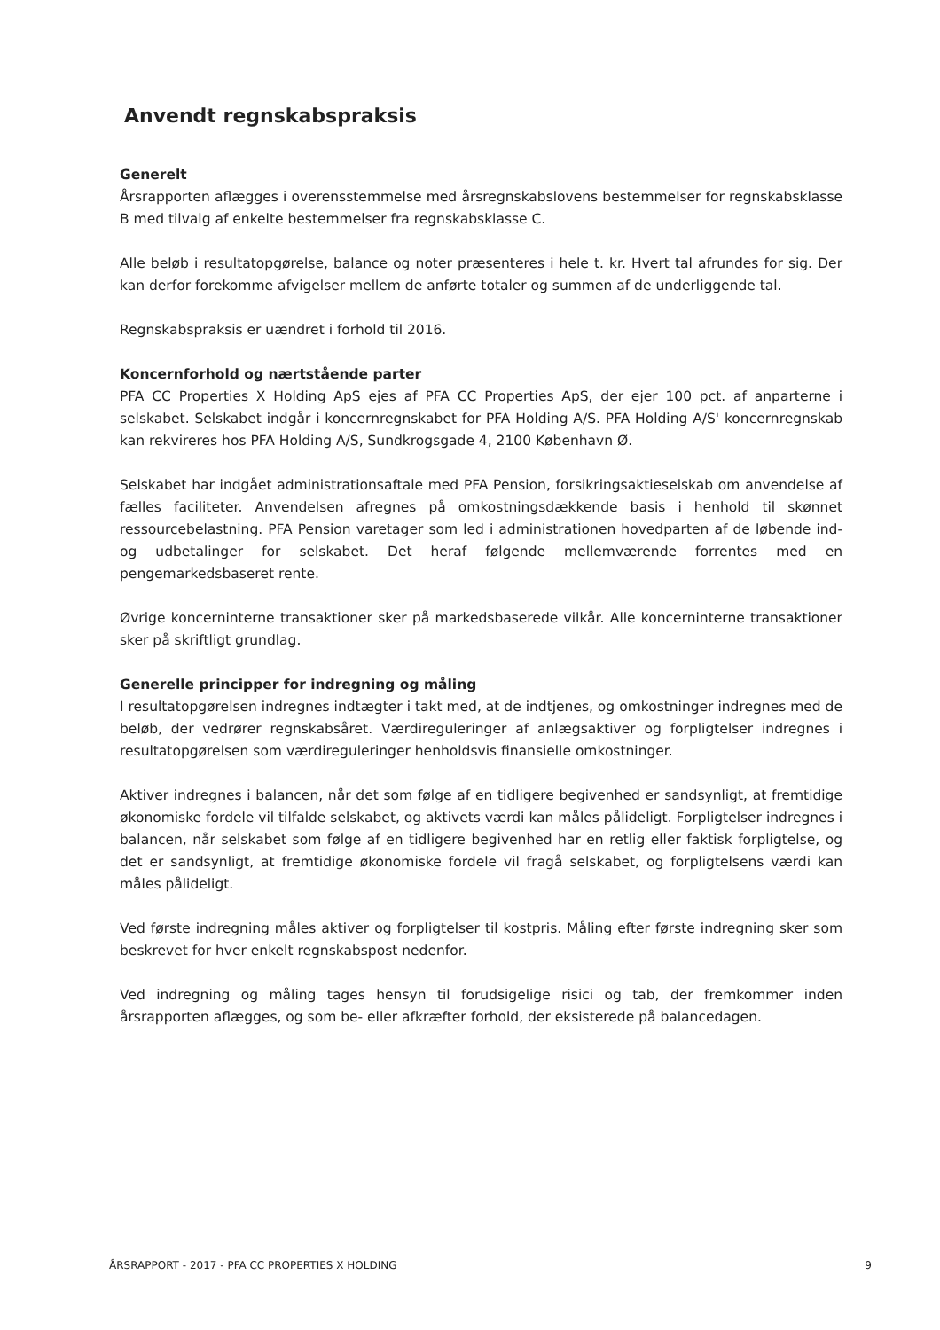Anvendt regnskabspraksis
Generelt
Årsrapporten aflægges i overensstemmelse med årsregnskabslovens bestemmelser for regnskabsklasse B med tilvalg af enkelte bestemmelser fra regnskabsklasse C.
Alle beløb i resultatopgørelse, balance og noter præsenteres i hele t. kr. Hvert tal afrundes for sig. Der kan derfor forekomme afvigelser mellem de anførte totaler og summen af de underliggende tal.
Regnskabspraksis er uændret i forhold til 2016.
Koncernforhold og nærtstående parter
PFA CC Properties X Holding ApS ejes af PFA CC Properties ApS, der ejer 100 pct. af anparterne i selskabet. Selskabet indgår i koncernregnskabet for PFA Holding A/S. PFA Holding A/S' koncernregnskab kan rekvireres hos PFA Holding A/S, Sundkrogsgade 4, 2100 København Ø.
Selskabet har indgået administrationsaftale med PFA Pension, forsikringsaktieselskab om anvendelse af fælles faciliteter. Anvendelsen afregnes på omkostningsdækkende basis i henhold til skønnet ressourcebelastning. PFA Pension varetager som led i administrationen hovedparten af de løbende ind- og udbetalinger for selskabet. Det heraf følgende mellemværende forrentes med en pengemarkedsbaseret rente.
Øvrige koncerninterne transaktioner sker på markedsbaserede vilkår. Alle koncerninterne transaktioner sker på skriftligt grundlag.
Generelle principper for indregning og måling
I resultatopgørelsen indregnes indtægter i takt med, at de indtjenes, og omkostninger indregnes med de beløb, der vedrører regnskabsåret. Værdireguleringer af anlægsaktiver og forpligtelser indregnes i resultatopgørelsen som værdireguleringer henholdsvis finansielle omkostninger.
Aktiver indregnes i balancen, når det som følge af en tidligere begivenhed er sandsynligt, at fremtidige økonomiske fordele vil tilfalde selskabet, og aktivets værdi kan måles pålideligt. Forpligtelser indregnes i balancen, når selskabet som følge af en tidligere begivenhed har en retlig eller faktisk forpligtelse, og det er sandsynligt, at fremtidige økonomiske fordele vil fragå selskabet, og forpligtelsens værdi kan måles pålideligt.
Ved første indregning måles aktiver og forpligtelser til kostpris. Måling efter første indregning sker som beskrevet for hver enkelt regnskabspost nedenfor.
Ved indregning og måling tages hensyn til forudsigelige risici og tab, der fremkommer inden årsrapporten aflægges, og som be- eller afkræfter forhold, der eksisterede på balancedagen.
ÅRSRAPPORT - 2017 - PFA CC PROPERTIES X HOLDING 9